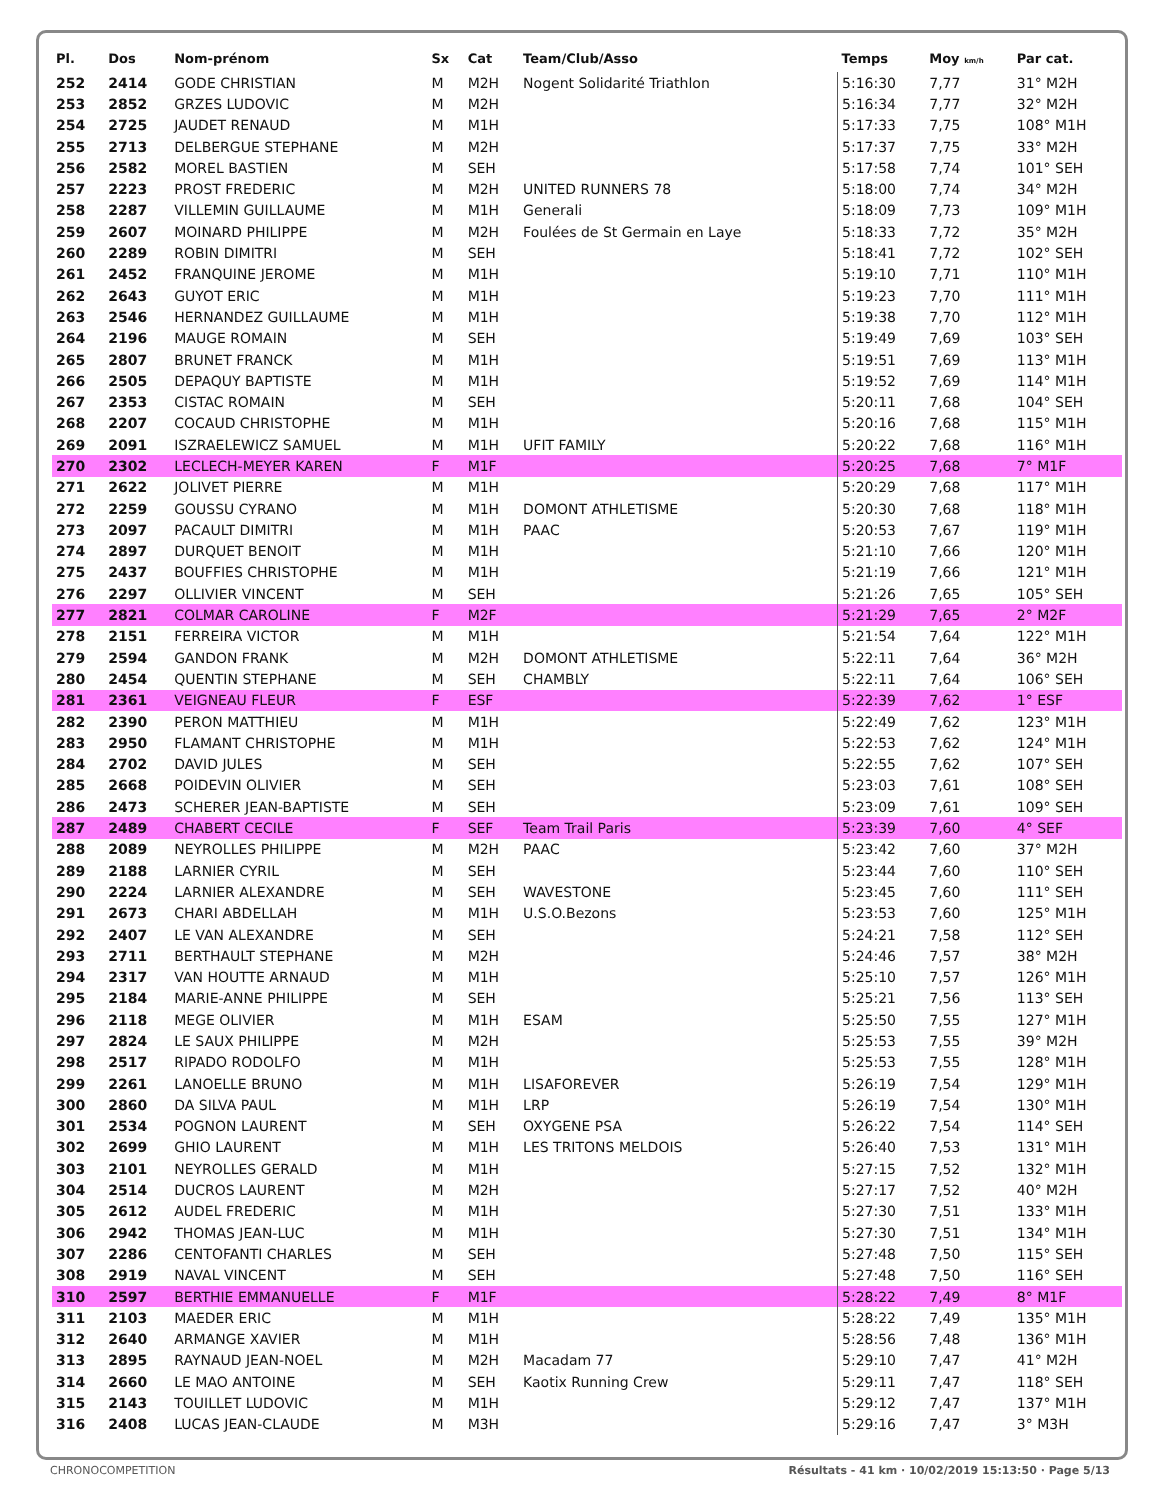| Pl. | Dos | Nom-prénom | Sx | Cat | Team/Club/Asso | Temps | Moy km/h | Par cat. |
| --- | --- | --- | --- | --- | --- | --- | --- | --- |
| 252 | 2414 | GODE CHRISTIAN | M | M2H | Nogent Solidarité Triathlon | 5:16:30 | 7,77 | 31° M2H |
| 253 | 2852 | GRZES LUDOVIC | M | M2H | | 5:16:34 | 7,77 | 32° M2H |
| 254 | 2725 | JAUDET RENAUD | M | M1H | | 5:17:33 | 7,75 | 108° M1H |
| 255 | 2713 | DELBERGUE STEPHANE | M | M2H | | 5:17:37 | 7,75 | 33° M2H |
| 256 | 2582 | MOREL BASTIEN | M | SEH | | 5:17:58 | 7,74 | 101° SEH |
| 257 | 2223 | PROST FREDERIC | M | M2H | UNITED RUNNERS 78 | 5:18:00 | 7,74 | 34° M2H |
| 258 | 2287 | VILLEMIN GUILLAUME | M | M1H | Generali | 5:18:09 | 7,73 | 109° M1H |
| 259 | 2607 | MOINARD PHILIPPE | M | M2H | Foulées de St Germain en Laye | 5:18:33 | 7,72 | 35° M2H |
| 260 | 2289 | ROBIN DIMITRI | M | SEH | | 5:18:41 | 7,72 | 102° SEH |
| 261 | 2452 | FRANQUINE JEROME | M | M1H | | 5:19:10 | 7,71 | 110° M1H |
| 262 | 2643 | GUYOT ERIC | M | M1H | | 5:19:23 | 7,70 | 111° M1H |
| 263 | 2546 | HERNANDEZ GUILLAUME | M | M1H | | 5:19:38 | 7,70 | 112° M1H |
| 264 | 2196 | MAUGE ROMAIN | M | SEH | | 5:19:49 | 7,69 | 103° SEH |
| 265 | 2807 | BRUNET FRANCK | M | M1H | | 5:19:51 | 7,69 | 113° M1H |
| 266 | 2505 | DEPAQUY BAPTISTE | M | M1H | | 5:19:52 | 7,69 | 114° M1H |
| 267 | 2353 | CISTAC ROMAIN | M | SEH | | 5:20:11 | 7,68 | 104° SEH |
| 268 | 2207 | COCAUD CHRISTOPHE | M | M1H | | 5:20:16 | 7,68 | 115° M1H |
| 269 | 2091 | ISZRAELEWICZ SAMUEL | M | M1H | UFIT FAMILY | 5:20:22 | 7,68 | 116° M1H |
| 270 | 2302 | LECLECH-MEYER KAREN | F | M1F | | 5:20:25 | 7,68 | 7° M1F |
| 271 | 2622 | JOLIVET PIERRE | M | M1H | | 5:20:29 | 7,68 | 117° M1H |
| 272 | 2259 | GOUSSU CYRANO | M | M1H | DOMONT ATHLETISME | 5:20:30 | 7,68 | 118° M1H |
| 273 | 2097 | PACAULT DIMITRI | M | M1H | PAAC | 5:20:53 | 7,67 | 119° M1H |
| 274 | 2897 | DURQUET BENOIT | M | M1H | | 5:21:10 | 7,66 | 120° M1H |
| 275 | 2437 | BOUFFIES CHRISTOPHE | M | M1H | | 5:21:19 | 7,66 | 121° M1H |
| 276 | 2297 | OLLIVIER VINCENT | M | SEH | | 5:21:26 | 7,65 | 105° SEH |
| 277 | 2821 | COLMAR CAROLINE | F | M2F | | 5:21:29 | 7,65 | 2° M2F |
| 278 | 2151 | FERREIRA VICTOR | M | M1H | | 5:21:54 | 7,64 | 122° M1H |
| 279 | 2594 | GANDON FRANK | M | M2H | DOMONT ATHLETISME | 5:22:11 | 7,64 | 36° M2H |
| 280 | 2454 | QUENTIN STEPHANE | M | SEH | CHAMBLY | 5:22:11 | 7,64 | 106° SEH |
| 281 | 2361 | VEIGNEAU FLEUR | F | ESF | | 5:22:39 | 7,62 | 1° ESF |
| 282 | 2390 | PERON MATTHIEU | M | M1H | | 5:22:49 | 7,62 | 123° M1H |
| 283 | 2950 | FLAMANT CHRISTOPHE | M | M1H | | 5:22:53 | 7,62 | 124° M1H |
| 284 | 2702 | DAVID JULES | M | SEH | | 5:22:55 | 7,62 | 107° SEH |
| 285 | 2668 | POIDEVIN OLIVIER | M | SEH | | 5:23:03 | 7,61 | 108° SEH |
| 286 | 2473 | SCHERER JEAN-BAPTISTE | M | SEH | | 5:23:09 | 7,61 | 109° SEH |
| 287 | 2489 | CHABERT CECILE | F | SEF | Team Trail Paris | 5:23:39 | 7,60 | 4° SEF |
| 288 | 2089 | NEYROLLES PHILIPPE | M | M2H | PAAC | 5:23:42 | 7,60 | 37° M2H |
| 289 | 2188 | LARNIER CYRIL | M | SEH | | 5:23:44 | 7,60 | 110° SEH |
| 290 | 2224 | LARNIER ALEXANDRE | M | SEH | WAVESTONE | 5:23:45 | 7,60 | 111° SEH |
| 291 | 2673 | CHARI ABDELLAH | M | M1H | U.S.O.Bezons | 5:23:53 | 7,60 | 125° M1H |
| 292 | 2407 | LE VAN ALEXANDRE | M | SEH | | 5:24:21 | 7,58 | 112° SEH |
| 293 | 2711 | BERTHAULT STEPHANE | M | M2H | | 5:24:46 | 7,57 | 38° M2H |
| 294 | 2317 | VAN HOUTTE ARNAUD | M | M1H | | 5:25:10 | 7,57 | 126° M1H |
| 295 | 2184 | MARIE-ANNE PHILIPPE | M | SEH | | 5:25:21 | 7,56 | 113° SEH |
| 296 | 2118 | MEGE OLIVIER | M | M1H | ESAM | 5:25:50 | 7,55 | 127° M1H |
| 297 | 2824 | LE SAUX PHILIPPE | M | M2H | | 5:25:53 | 7,55 | 39° M2H |
| 298 | 2517 | RIPADO RODOLFO | M | M1H | | 5:25:53 | 7,55 | 128° M1H |
| 299 | 2261 | LANOELLE BRUNO | M | M1H | LISAFOREVER | 5:26:19 | 7,54 | 129° M1H |
| 300 | 2860 | DA SILVA PAUL | M | M1H | LRP | 5:26:19 | 7,54 | 130° M1H |
| 301 | 2534 | POGNON LAURENT | M | SEH | OXYGENE PSA | 5:26:22 | 7,54 | 114° SEH |
| 302 | 2699 | GHIO LAURENT | M | M1H | LES TRITONS MELDOIS | 5:26:40 | 7,53 | 131° M1H |
| 303 | 2101 | NEYROLLES GERALD | M | M1H | | 5:27:15 | 7,52 | 132° M1H |
| 304 | 2514 | DUCROS LAURENT | M | M2H | | 5:27:17 | 7,52 | 40° M2H |
| 305 | 2612 | AUDEL FREDERIC | M | M1H | | 5:27:30 | 7,51 | 133° M1H |
| 306 | 2942 | THOMAS JEAN-LUC | M | M1H | | 5:27:30 | 7,51 | 134° M1H |
| 307 | 2286 | CENTOFANTI CHARLES | M | SEH | | 5:27:48 | 7,50 | 115° SEH |
| 308 | 2919 | NAVAL VINCENT | M | SEH | | 5:27:48 | 7,50 | 116° SEH |
| 310 | 2597 | BERTHIE EMMANUELLE | F | M1F | | 5:28:22 | 7,49 | 8° M1F |
| 311 | 2103 | MAEDER ERIC | M | M1H | | 5:28:22 | 7,49 | 135° M1H |
| 312 | 2640 | ARMANGE XAVIER | M | M1H | | 5:28:56 | 7,48 | 136° M1H |
| 313 | 2895 | RAYNAUD JEAN-NOEL | M | M2H | Macadam 77 | 5:29:10 | 7,47 | 41° M2H |
| 314 | 2660 | LE MAO ANTOINE | M | SEH | Kaotix Running Crew | 5:29:11 | 7,47 | 118° SEH |
| 315 | 2143 | TOUILLET LUDOVIC | M | M1H | | 5:29:12 | 7,47 | 137° M1H |
| 316 | 2408 | LUCAS JEAN-CLAUDE | M | M3H | | 5:29:16 | 7,47 | 3° M3H |
CHRONOCOMPETITION
Résultats - 41 km · 10/02/2019 15:13:50 · Page 5/13